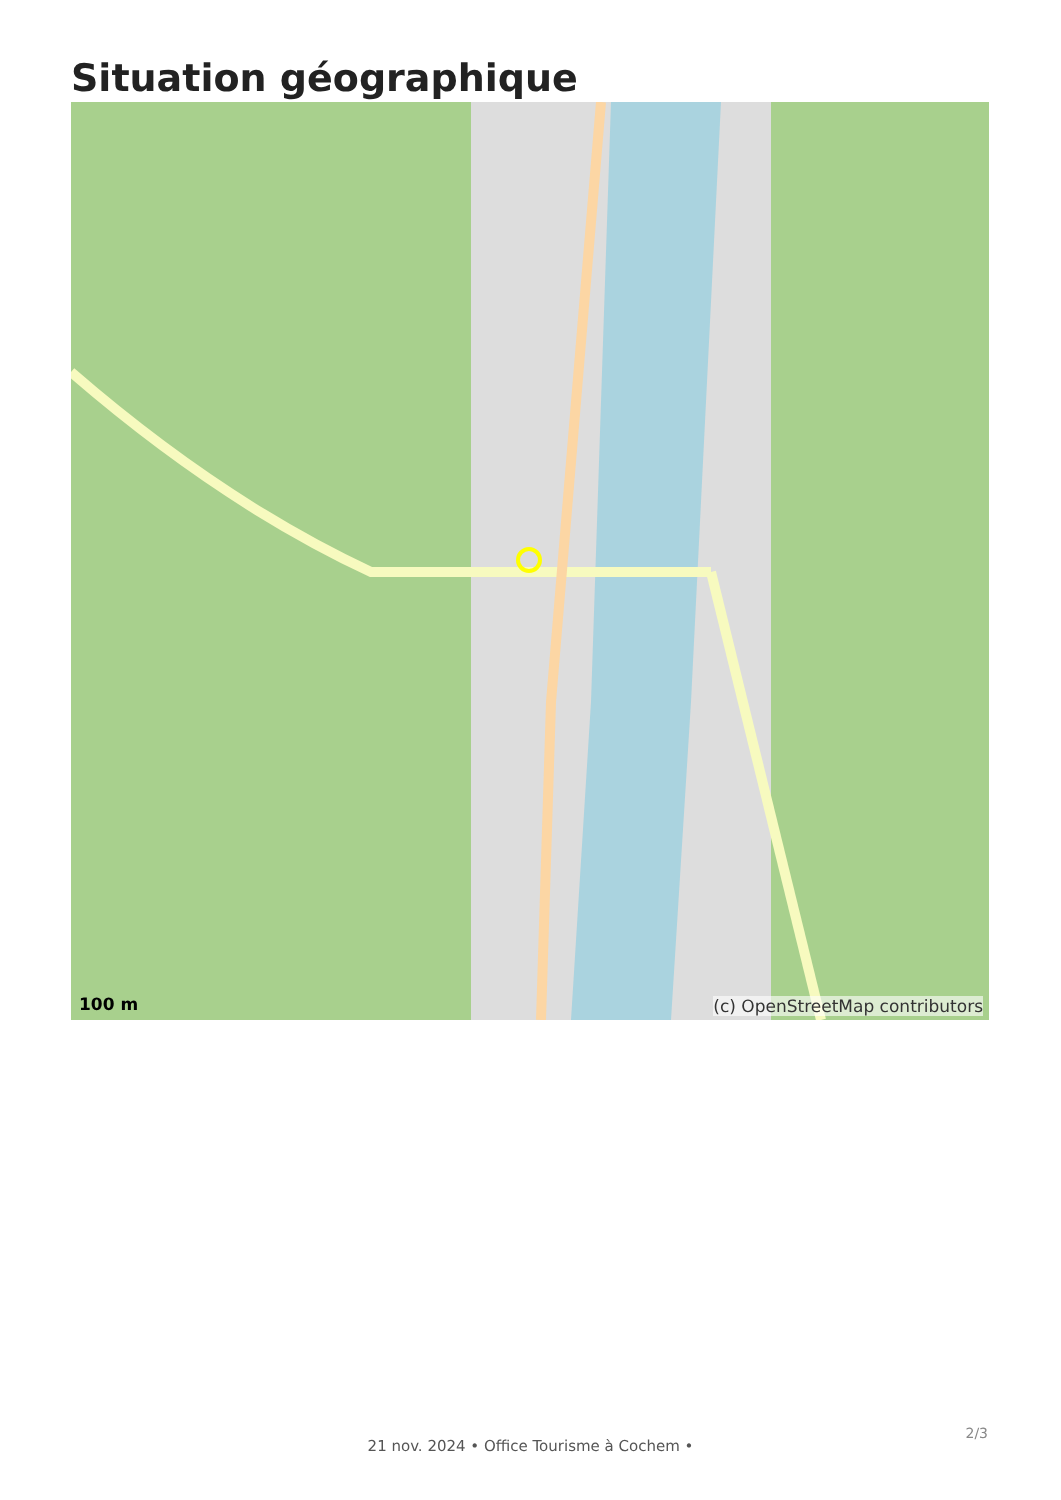Situation géographique
100 m (c) OpenStreetMap contributors
21 nov. 2024 • Office Tourisme à Cochem •
2/3